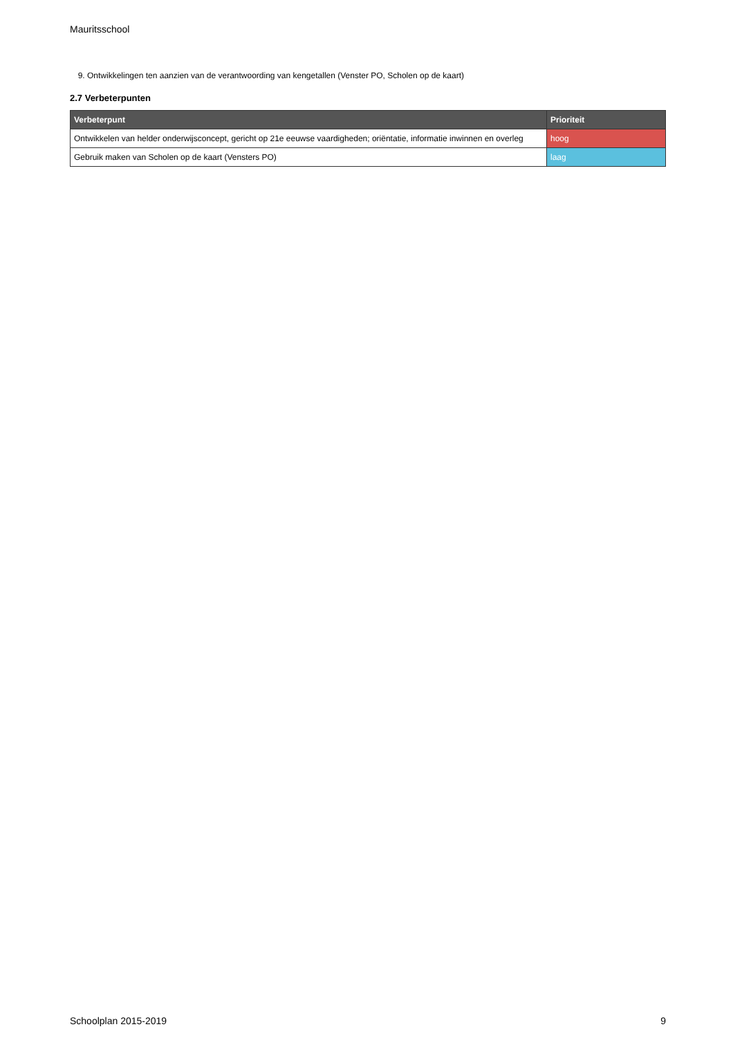Mauritsschool
9. Ontwikkelingen ten aanzien van de verantwoording van kengetallen (Venster PO, Scholen op de kaart)
2.7 Verbeterpunten
| Verbeterpunt | Prioriteit |
| --- | --- |
| Ontwikkelen van helder onderwijsconcept, gericht op 21e eeuwse vaardigheden; oriëntatie, informatie inwinnen en overleg | hoog |
| Gebruik maken van Scholen op de kaart (Vensters PO) | laag |
Schoolplan 2015-2019 9